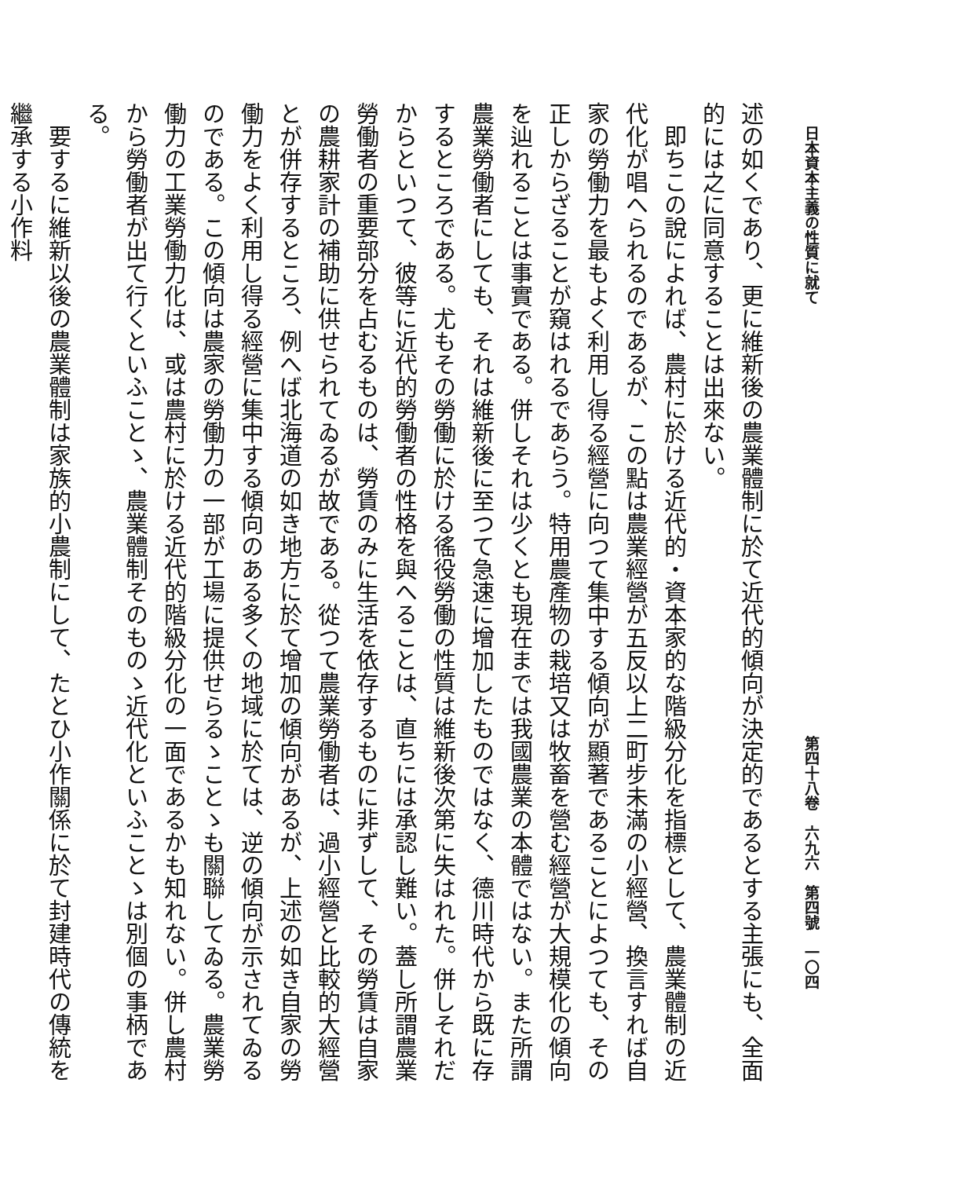日本資本主義の性質に就て 第四十八卷　六九六　第四號　一〇四
述の如くであり、更に維新後の農業體制に於て近代的傾向が決定的であるとする主張にも、全面的には之に同意することは出來ない。
即ちこの說によれば、農村に於ける近代的・資本家的な階級分化を指標として、農業體制の近代化が唱へられるのであるが、この點は農業經營が五反以上二町步未滿の小經營、換言すれば自家の勞働力を最もよく利用し得る經營に向つて集中する傾向が顯著であることによつても、その正しからざることが窺はれるであらう。特用農產物の栽培又は牧畜を營む經營が大規模化の傾向を辿れることは事實である。併しそれは少くとも現在までは我國農業の本體ではない。また所謂農業勞働者にしても、それは維新後に至つて急速に增加したものではなく、德川時代から既に存するところである。尤もその勞働に於ける徭役勞働の性質は維新後次第に失はれた。併しそれだからといつて、彼等に近代的勞働者の性格を與へることは、直ちには承認し難い。蓋し所謂農業勞働者の重要部分を占むるものは、勞賃のみに生活を依存するものに非ずして、その勞賃は自家の農耕家計の補助に供せられてゐるが故である。從つて農業勞働者は、過小經營と比較的大經營とが併存するところ、例へば北海道の如き地方に於て增加の傾向があるが、上述の如き自家の勞働力をよく利用し得る經營に集中する傾向のある多くの地域に於ては、逆の傾向が示されてゐるのである。この傾向は農家の勞働力の一部が工場に提供せらるゝことゝも關聯してゐる。農業勞働力の工業勞働力化は、或は農村に於ける近代的階級分化の一面であるかも知れない。併し農村から勞働者が出て行くといふことゝ、農業體制そのものゝ近代化といふことゝは別個の事柄である。
要するに維新以後の農業體制は家族的小農制にして、たとひ小作關係に於て封建時代の傳統を繼承する小作料